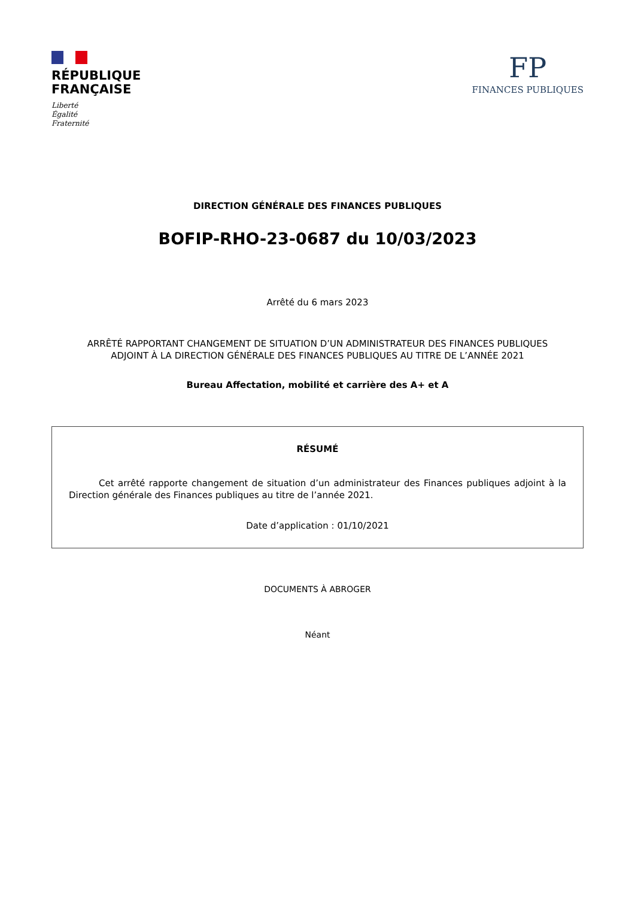RÉPUBLIQUE
FRANÇAISE
Liberté
Égalité
Fraternité
FP
FINANCES PUBLIQUES
DIRECTION GÉNÉRALE DES FINANCES PUBLIQUES
BOFIP-RHO-23-0687 du 10/03/2023
Arrêté du 6 mars 2023
ARRÊTÉ RAPPORTANT CHANGEMENT DE SITUATION D’UN ADMINISTRATEUR DES FINANCES PUBLIQUES
ADJOINT À LA DIRECTION GÉNÉRALE DES FINANCES PUBLIQUES AU TITRE DE L’ANNÉE 2021
Bureau Affectation, mobilité et carrière des A+ et A
RÉSUMÉ
Cet arrêté rapporte changement de situation d’un administrateur des Finances publiques adjoint à la Direction générale des Finances publiques au titre de l’année 2021.
Date d’application : 01/10/2021
DOCUMENTS À ABROGER
Néant